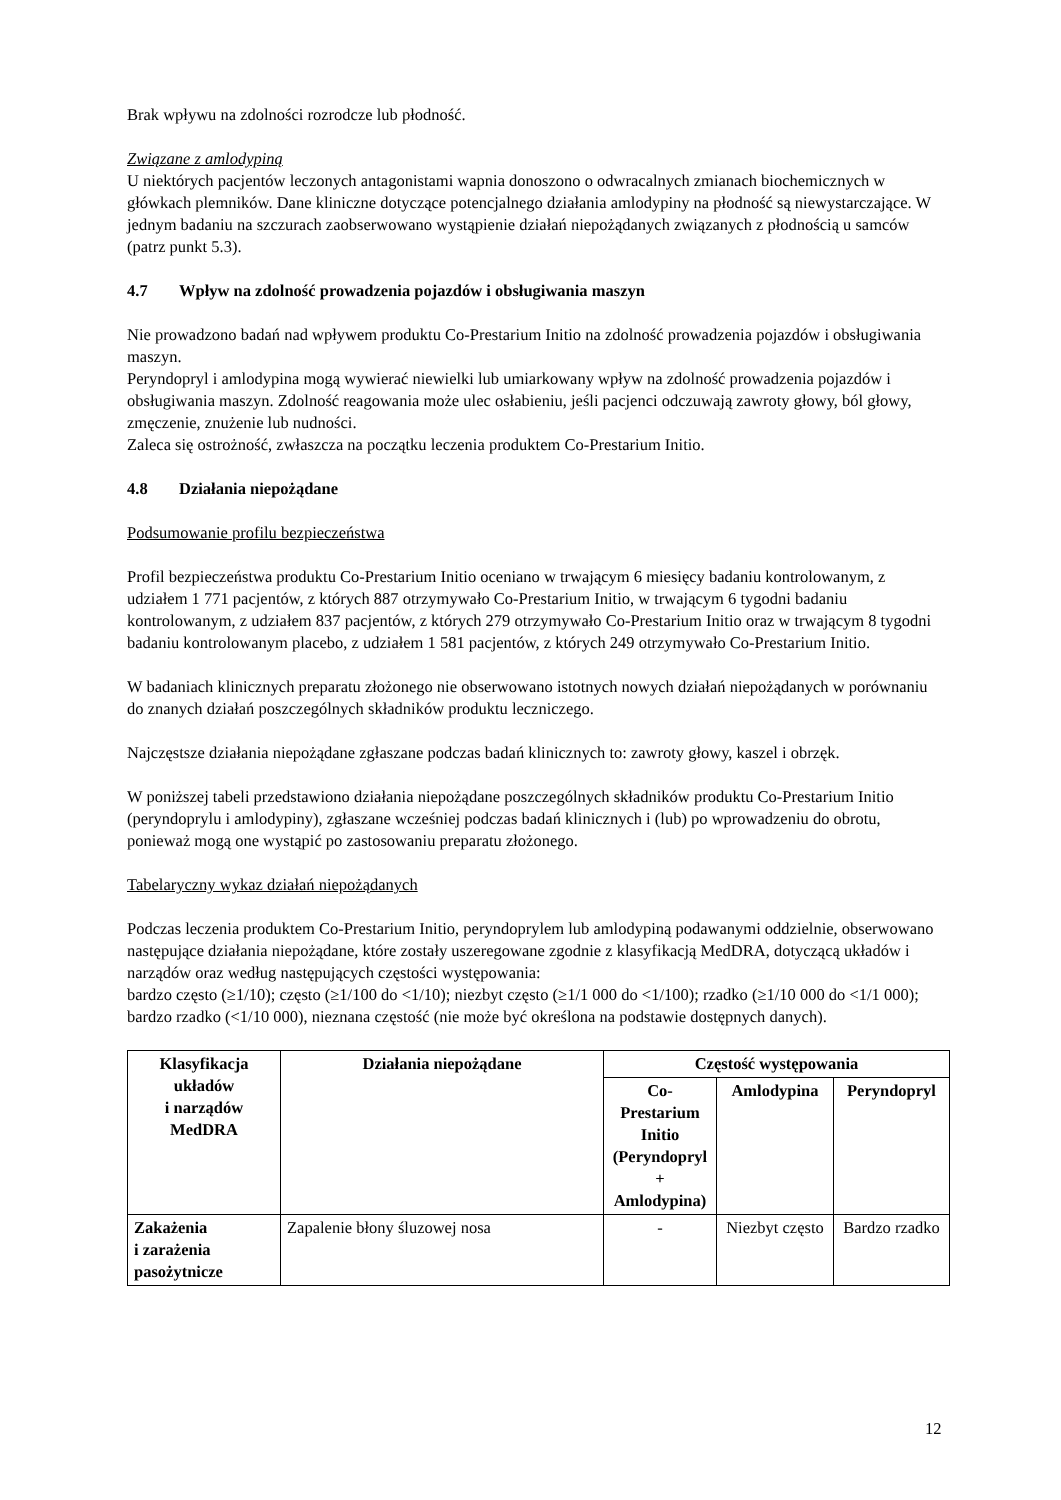Brak wpływu na zdolności rozrodcze lub płodność.
Związane z amlodypiną
U niektórych pacjentów leczonych antagonistami wapnia donoszono o odwracalnych zmianach biochemicznych w główkach plemników. Dane kliniczne dotyczące potencjalnego działania amlodypiny na płodność są niewystarczające. W jednym badaniu na szczurach zaobserwowano wystąpienie działań niepożądanych związanych z płodnością u samców (patrz punkt 5.3).
4.7 Wpływ na zdolność prowadzenia pojazdów i obsługiwania maszyn
Nie prowadzono badań nad wpływem produktu Co-Prestarium Initio na zdolność prowadzenia pojazdów i obsługiwania maszyn.
Peryndopryl i amlodypina mogą wywierać niewielki lub umiarkowany wpływ na zdolność prowadzenia pojazdów i obsługiwania maszyn. Zdolność reagowania może ulec osłabieniu, jeśli pacjenci odczuwają zawroty głowy, ból głowy, zmęczenie, znużenie lub nudności.
Zaleca się ostrożność, zwłaszcza na początku leczenia produktem Co-Prestarium Initio.
4.8 Działania niepożądane
Podsumowanie profilu bezpieczeństwa
Profil bezpieczeństwa produktu Co-Prestarium Initio oceniano w trwającym 6 miesięcy badaniu kontrolowanym, z udziałem 1 771 pacjentów, z których 887 otrzymywało Co-Prestarium Initio, w trwającym 6 tygodni badaniu kontrolowanym, z udziałem 837 pacjentów, z których 279 otrzymywało Co-Prestarium Initio oraz w trwającym 8 tygodni badaniu kontrolowanym placebo, z udziałem 1 581 pacjentów, z których 249 otrzymywało Co-Prestarium Initio.
W badaniach klinicznych preparatu złożonego nie obserwowano istotnych nowych działań niepożądanych w porównaniu do znanych działań poszczególnych składników produktu leczniczego.
Najczęstsze działania niepożądane zgłaszane podczas badań klinicznych to: zawroty głowy, kaszel i obrzęk.
W poniższej tabeli przedstawiono działania niepożądane poszczególnych składników produktu Co-Prestarium Initio (peryndoprylu i amlodypiny), zgłaszane wcześniej podczas badań klinicznych i (lub) po wprowadzeniu do obrotu, ponieważ mogą one wystąpić po zastosowaniu preparatu złożonego.
Tabelaryczny wykaz działań niepożądanych
Podczas leczenia produktem Co-Prestarium Initio, peryndoprylem lub amlodypiną podawanymi oddzielnie, obserwowano następujące działania niepożądane, które zostały uszeregowane zgodnie z klasyfikacją MedDRA, dotyczącą układów i narządów oraz według następujących częstości występowania:
bardzo często (≥1/10); często (≥1/100 do <1/10); niezbyt często (≥1/1 000 do <1/100); rzadko (≥1/10 000 do <1/1 000); bardzo rzadko (<1/10 000), nieznana częstość (nie może być określona na podstawie dostępnych danych).
| Klasyfikacja układów i narządów MedDRA | Działania niepożądane | Częstość występowania | | |
| --- | --- | --- | --- | --- |
| | | Co-Prestarium Initio (Peryndopryl + Amlodypina) | Amlodypina | Peryndopryl |
| Zakażenia i zarażenia pasożytnicze | Zapalenie błony śluzowej nosa | - | Niezbyt często | Bardzo rzadko |
12